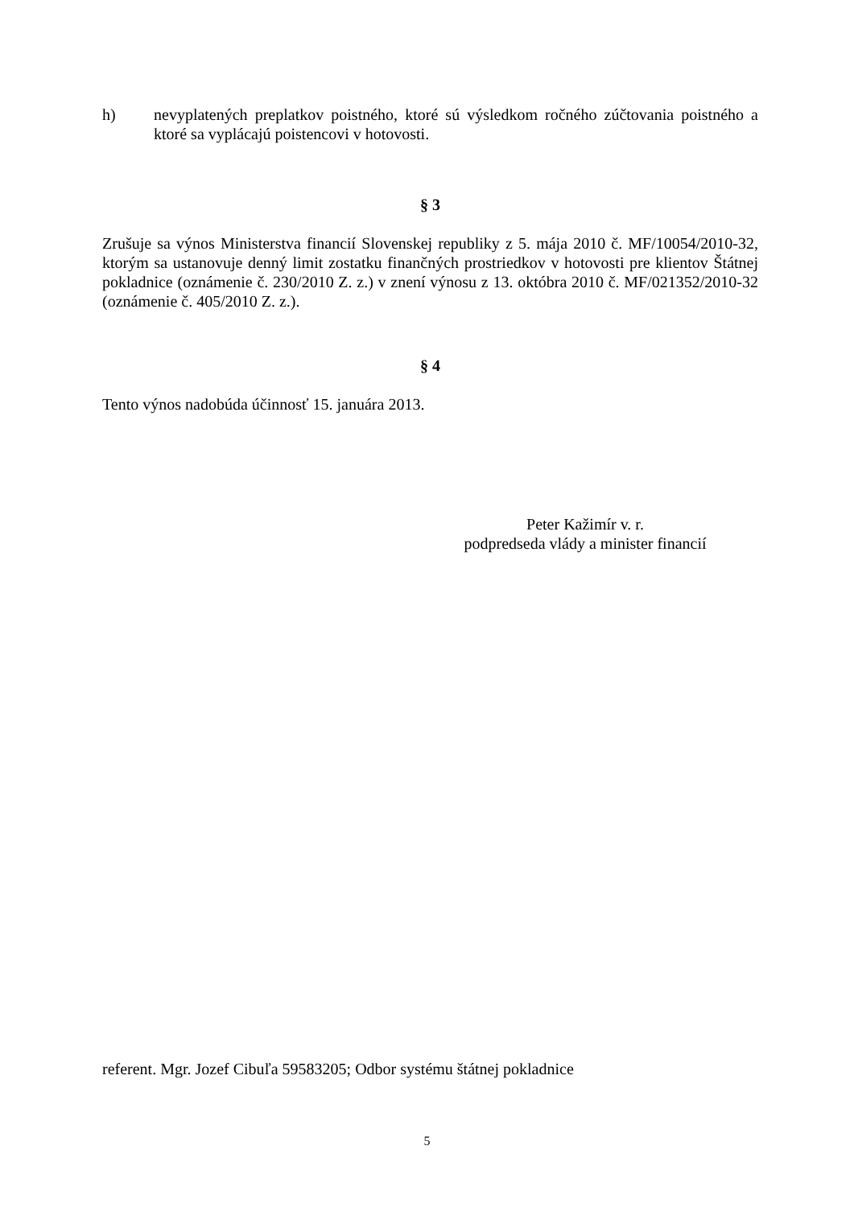h) nevyplatených preplatkov poistného, ktoré sú výsledkom ročného zúčtovania poistného a ktoré sa vyplácajú poistencovi v hotovosti.
§ 3
Zrušuje sa výnos Ministerstva financií Slovenskej republiky z 5. mája 2010 č. MF/10054/2010-32, ktorým sa ustanovuje denný limit zostatku finančných prostriedkov v hotovosti pre klientov Štátnej pokladnice (oznámenie č. 230/2010 Z. z.) v znení výnosu z 13. októbra 2010 č. MF/021352/2010-32 (oznámenie č. 405/2010 Z. z.).
§ 4
Tento výnos nadobúda účinnosť 15. januára 2013.
Peter Kažimír v. r.
podpredseda vlády a minister financií
referent. Mgr. Jozef Cibuľa 59583205; Odbor systému štátnej pokladnice
5